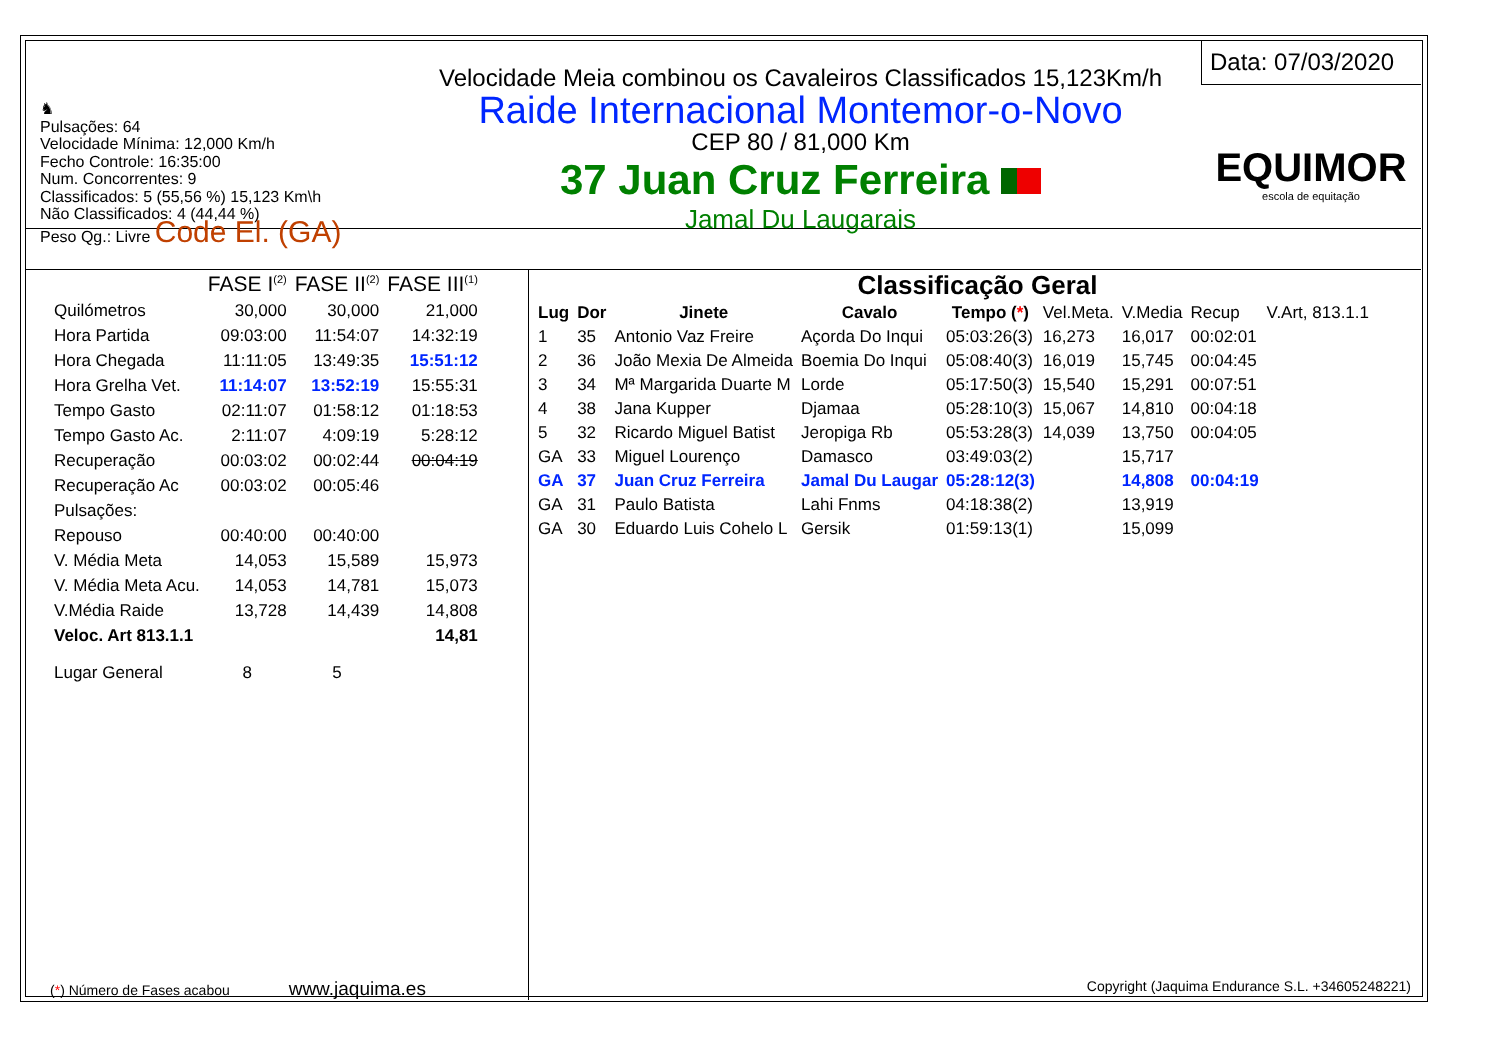♞
Pulsações: 64
Velocidade Mínima: 12,000 Km/h
Fecho Controle: 16:35:00
Num. Concorrentes: 9
Classificados: 5 (55,56 %) 15,123 Km\h
Não Classificados: 4 (44,44 %)
Peso Qg.: Livre Code El. (GA)
Velocidade Meia combinou os Cavaleiros Classificados 15,123Km/h
Raide Internacional Montemor-o-Novo
CEP 80 / 81,000 Km
37 Juan Cruz Ferreira
Jamal Du Laugarais
Data: 07/03/2020
EQUIMOR
escola de equitação
| | FASE I<sup>(2)</sup> | FASE II<sup>(2)</sup> | FASE III<sup>(1)</sup> |
| Quilómetros | 30,000 | 30,000 | 21,000 |
| Hora Partida | 09:03:00 | 11:54:07 | 14:32:19 |
| Hora Chegada | 11:11:05 | 13:49:35 | 15:51:12 |
| Hora Grelha Vet. | 11:14:07 | 13:52:19 | 15:55:31 |
| Tempo Gasto | 02:11:07 | 01:58:12 | 01:18:53 |
| Tempo Gasto Ac. | 2:11:07 | 4:09:19 | 5:28:12 |
| Recuperação | 00:03:02 | 00:02:44 | 00:04:19 |
| Recuperação Ac | 00:03:02 | 00:05:46 | |
| Pulsações: | | | |
| Repouso | 00:40:00 | 00:40:00 | |
| V. Média Meta | 14,053 | 15,589 | 15,973 |
| V. Média Meta Acu. | 14,053 | 14,781 | 15,073 |
| V.Média Raide | 13,728 | 14,439 | 14,808 |
| Veloc. Art 813.1.1 | | | 14,81 |
| Lugar General | 8 | 5 | |
Classificação Geral
| Lug | Dor | Jinete | Cavalo | Tempo ( * ) | Vel.Meta. | V.Media | Recup | V.Art, 813.1.1 |
| 1 | 35 | Antonio Vaz Freire | Açorda Do Inqui | 05:03:26(3) | 16,273 | 16,017 | 00:02:01 | |
| 2 | 36 | João Mexia De Almeida | Boemia Do Inqui | 05:08:40(3) | 16,019 | 15,745 | 00:04:45 | |
| 3 | 34 | Mª Margarida Duarte M | Lorde | 05:17:50(3) | 15,540 | 15,291 | 00:07:51 | |
| 4 | 38 | Jana Kupper | Djamaa | 05:28:10(3) | 15,067 | 14,810 | 00:04:18 | |
| 5 | 32 | Ricardo Miguel Batist | Jeropiga Rb | 05:53:28(3) | 14,039 | 13,750 | 00:04:05 | |
| GA | 33 | Miguel Lourenço | Damasco | 03:49:03(2) | | 15,717 | | |
| GA | 37 | Juan Cruz Ferreira | Jamal Du Laugar | 05:28:12(3) | | 14,808 | 00:04:19 | |
| GA | 31 | Paulo Batista | Lahi Fnms | 04:18:38(2) | | 13,919 | | |
| GA | 30 | Eduardo Luis Cohelo L | Gersik | 01:59:13(1) | | 15,099 | | |
(*) Número de Fases acabou www.jaquima.es Copyright (Jaquima Endurance S.L. +34605248221)